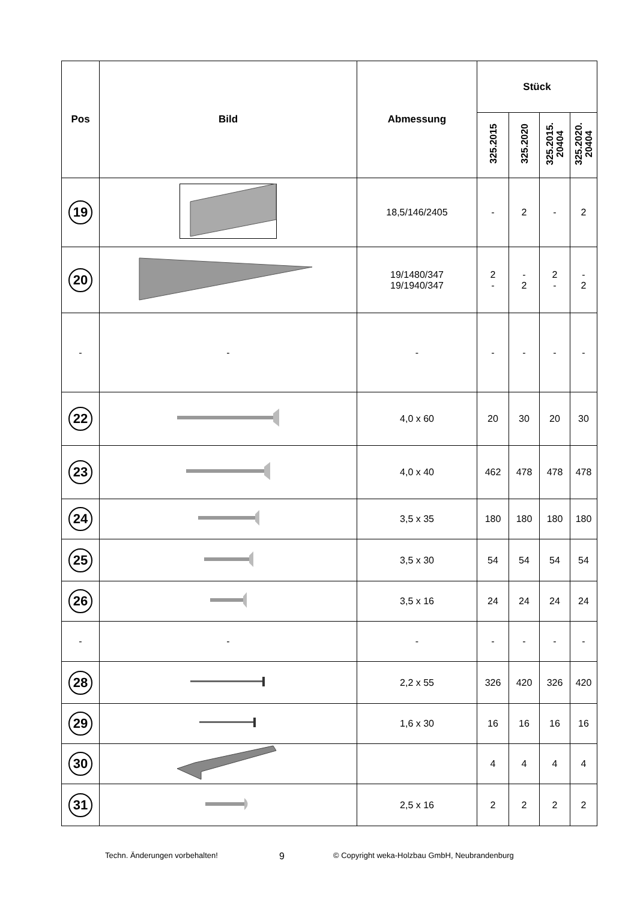| Pos | Bild | Abmessung | Stück | | | |
| --- | --- | --- | --- | --- | --- | --- |
| | | | 325.2015 | 325.2020 | 325.2015. 20404 | 325.2020. 20404 |
| 19 | | 18,5/146/2405 | - | 2 | - | 2 |
| 20 | | 19/1480/347 19/1940/347 | 2 - | - 2 | 2 - | - 2 |
| - | - | - | - | - | - | - |
| 22 | | 4,0 x 60 | 20 | 30 | 20 | 30 |
| 23 | | 4,0 x 40 | 462 | 478 | 478 | 478 |
| 24 | | 3,5 x 35 | 180 | 180 | 180 | 180 |
| 25 | | 3,5 x 30 | 54 | 54 | 54 | 54 |
| 26 | | 3,5 x 16 | 24 | 24 | 24 | 24 |
| - | - | - | - | - | - | - |
| 28 | | 2,2 x 55 | 326 | 420 | 326 | 420 |
| 29 | | 1,6 x 30 | 16 | 16 | 16 | 16 |
| 30 | | | 4 | 4 | 4 | 4 |
| 31 | | 2,5 x 16 | 2 | 2 | 2 | 2 |
Techn. Änderungen vorbehalten! 9 © Copyright weka-Holzbau GmbH, Neubrandenburg